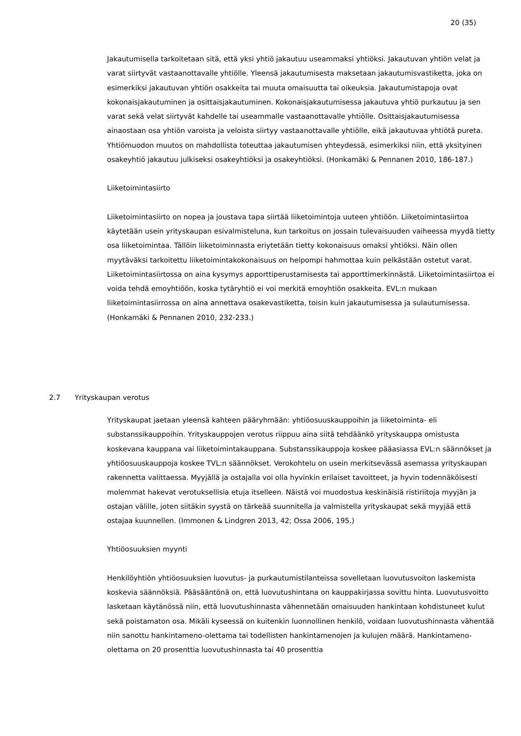20 (35)
Jakautumisella tarkoitetaan sitä, että yksi yhtiö jakautuu useammaksi yhtiöksi. Jakautuvan yhtiön velat ja varat siirtyvät vastaanottavalle yhtiölle. Yleensä jakautumisesta maksetaan jakautumisvastiketta, joka on esimerkiksi jakautuvan yhtiön osakkeita tai muuta omaisuutta tai oikeuksia. Jakautumistapoja ovat kokonaisjakautuminen ja osittaisjakautuminen. Kokonaisjakautumisessa jakautuva yhtiö purkautuu ja sen varat sekä velat siirtyvät kahdelle tai useammalle vastaanottavalle yhtiölle. Osittaisjakautumisessa ainaostaan osa yhtiön varoista ja veloista siirtyy vastaanottavalle yhtiölle, eikä jakautuvaa yhtiötä pureta. Yhtiömuodon muutos on mahdollista toteuttaa jakautumisen yhteydessä, esimerkiksi niin, että yksityinen osakeyhtiö jakautuu julkiseksi osakeyhtiöksi ja osakeyhtiöksi. (Honkamäki & Pennanen 2010, 186-187.)
Liiketoimintasiirto
Liiketoimintasiirto on nopea ja joustava tapa siirtää liiketoimintoja uuteen yhtiöön. Liiketoimintasiirtoa käytetään usein yrityskaupan esivalmisteluna, kun tarkoitus on jossain tulevaisuuden vaiheessa myydä tietty osa liiketoimintaa. Tällöin liiketoiminnasta eriytetään tietty kokonaisuus omaksi yhtiöksi. Näin ollen myytäväksi tarkoitettu liiketoimintakokonaisuus on helpompi hahmottaa kuin pelkästään ostetut varat. Liiketoimintasiirtossa on aina kysymys apporttiperustamisesta tai apporttimerkinnästä. Liiketoimintasiirtoa ei voida tehdä emoyhtiöön, koska tytäryhtiö ei voi merkitä emoyhtiön osakkeita. EVL:n mukaan liiketoimintasiirrossa on aina annettava osakevastiketta, toisin kuin jakautumisessa ja sulautumisessa. (Honkamäki & Pennanen 2010, 232-233.)
2.7 Yrityskaupan verotus
Yrityskaupat jaetaan yleensä kahteen pääryhmään: yhtiöosuuskauppoihin ja liiketoiminta- eli substanssikauppoihin. Yrityskauppojen verotus riippuu aina siitä tehdäänkö yrityskauppa omistusta koskevana kauppana vai liiketoimintakauppana. Substanssikauppoja koskee pääasiassa EVL:n säännökset ja yhtiöosuuskauppoja koskee TVL:n säännökset. Verokohtelu on usein merkitsevässä asemassa yrityskaupan rakennetta valittaessa. Myyjällä ja ostajalla voi olla hyvinkin erilaiset tavoitteet, ja hyvin todennäköisesti molemmat hakevat verotuksellisia etuja itselleen. Näistä voi muodostua keskinäisiä ristiriitoja myyjän ja ostajan välille, joten siitäkin syystä on tärkeää suunnitella ja valmistella yrityskaupat sekä myyjää että ostajaa kuunnellen. (Immonen & Lindgren 2013, 42; Ossa 2006, 195.)
Yhtiöosuuksien myynti
Henkilöyhtiön yhtiöosuuksien luovutus- ja purkautumistilanteissa sovelletaan luovutusvoiton laskemista koskevia säännöksiä. Pääsääntönä on, että luovutushintana on kauppakirjassa sovittu hinta. Luovutusvoitto lasketaan käytänössä niin, että luovutushinnasta vähennetään omaisuuden hankintaan kohdistuneet kulut sekä poistamaton osa. Mikäli kyseessä on kuitenkin luonnollinen henkilö, voidaan luovutushinnasta vähentää niin sanottu hankintameno-olettama tai todellisten hankintamenojen ja kulujen määrä. Hankintameno-olettama on 20 prosenttia luovutushinnasta tai 40 prosenttia